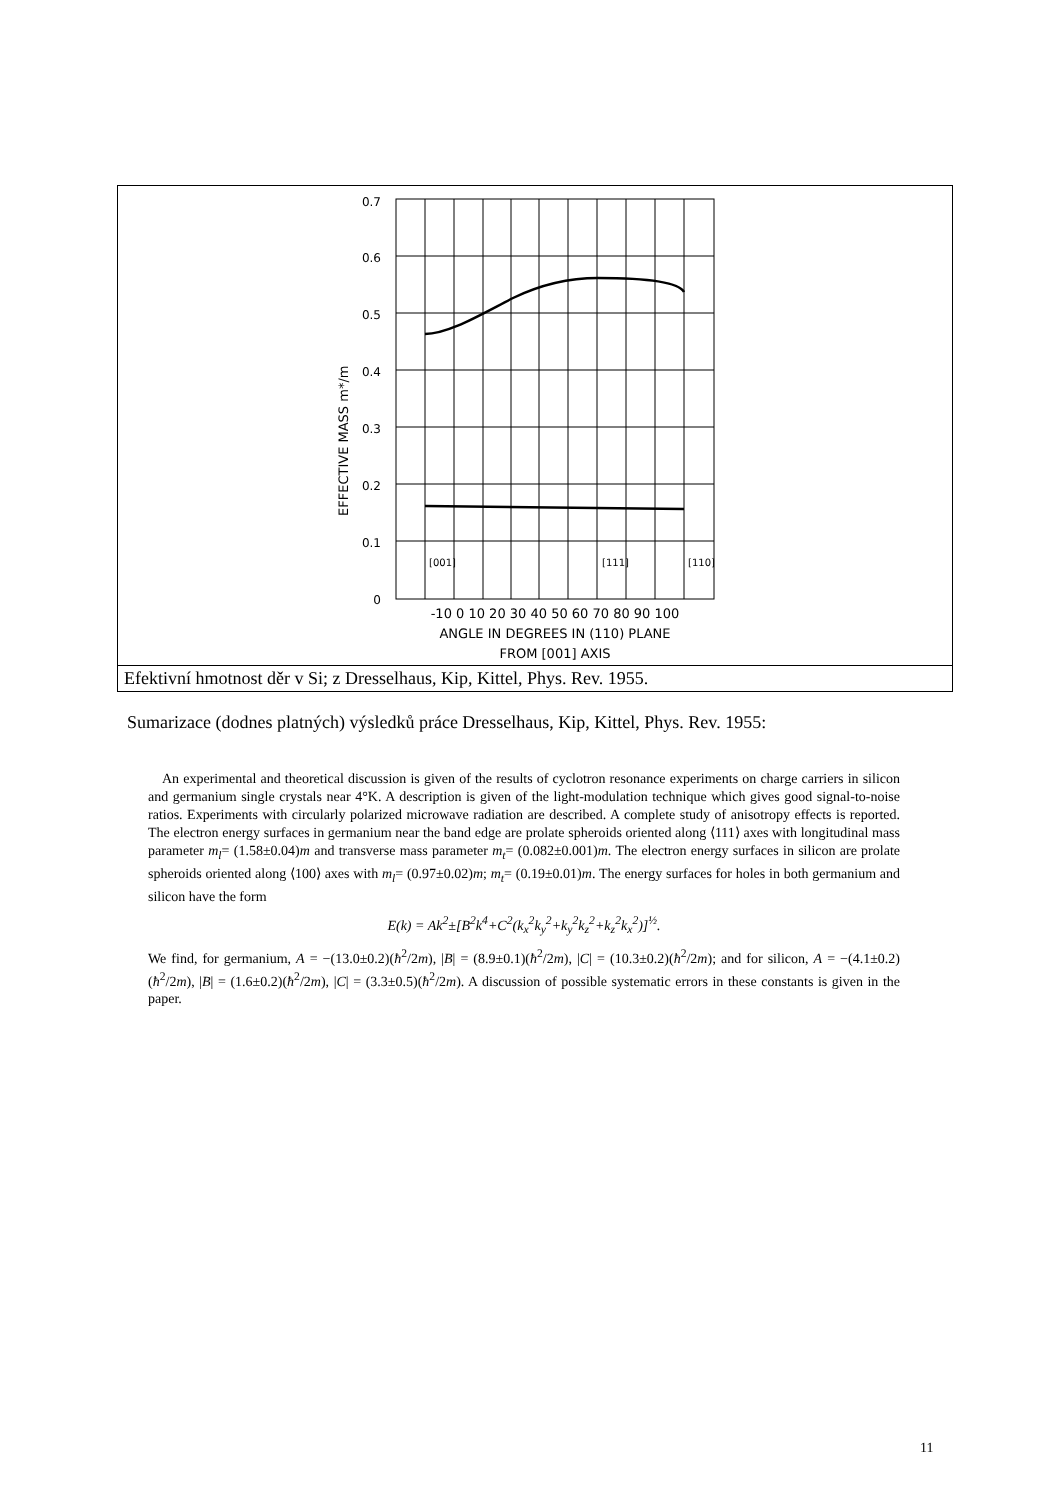| 0.7 0.6 0.5 0.4 0.3 0.2 0.1 0 EFFECTIVE MASS m*/m -10 0 10 20 30 40 50 60 70 80 90 100 ANGLE IN DEGREES IN (110) PLANE FROM [001] AXIS [001] [111] [110] |
| Efektivní hmotnost děr v Si; z Dresselhaus, Kip, Kittel, Phys. Rev. 1955. |
Sumarizace (dodnes platných) výsledků práce Dresselhaus, Kip, Kittel, Phys. Rev. 1955:
An experimental and theoretical discussion is given of the results of cyclotron resonance experiments on charge carriers in silicon and germanium single crystals near 4°K. A description is given of the light-modulation technique which gives good signal-to-noise ratios. Experiments with circularly polarized microwave radiation are described. A complete study of anisotropy effects is reported. The electron energy surfaces in germanium near the band edge are prolate spheroids oriented along ⟨111⟩ axes with longitudinal mass parameter m<sub>l</sub>= (1.58±0.04)m and transverse mass parameter m<sub>t</sub>= (0.082±0.001)m. The electron energy surfaces in silicon are prolate spheroids oriented along ⟨100⟩ axes with m<sub>l</sub>= (0.97±0.02)m; m<sub>t</sub>= (0.19±0.01)m. The energy surfaces for holes in both germanium and silicon have the form
E(k) = Ak<sup>2</sup>±[B<sup>2</sup>k<sup>4</sup>+C<sup>2</sup>(k<sub>x</sub><sup>2</sup>k<sub>y</sub><sup>2</sup>+k<sub>y</sub><sup>2</sup>k<sub>z</sub><sup>2</sup>+k<sub>z</sub><sup>2</sup>k<sub>x</sub><sup>2</sup>)]<sup>½</sup>.
We find, for germanium, A = −(13.0±0.2)(ħ<sup>2</sup>/2m), |B| = (8.9±0.1)(ħ<sup>2</sup>/2m), |C| = (10.3±0.2)(ħ<sup>2</sup>/2m); and for silicon, A = −(4.1±0.2)(ħ<sup>2</sup>/2m), |B| = (1.6±0.2)(ħ<sup>2</sup>/2m), |C| = (3.3±0.5)(ħ<sup>2</sup>/2m). A discussion of possible systematic errors in these constants is given in the paper.
11